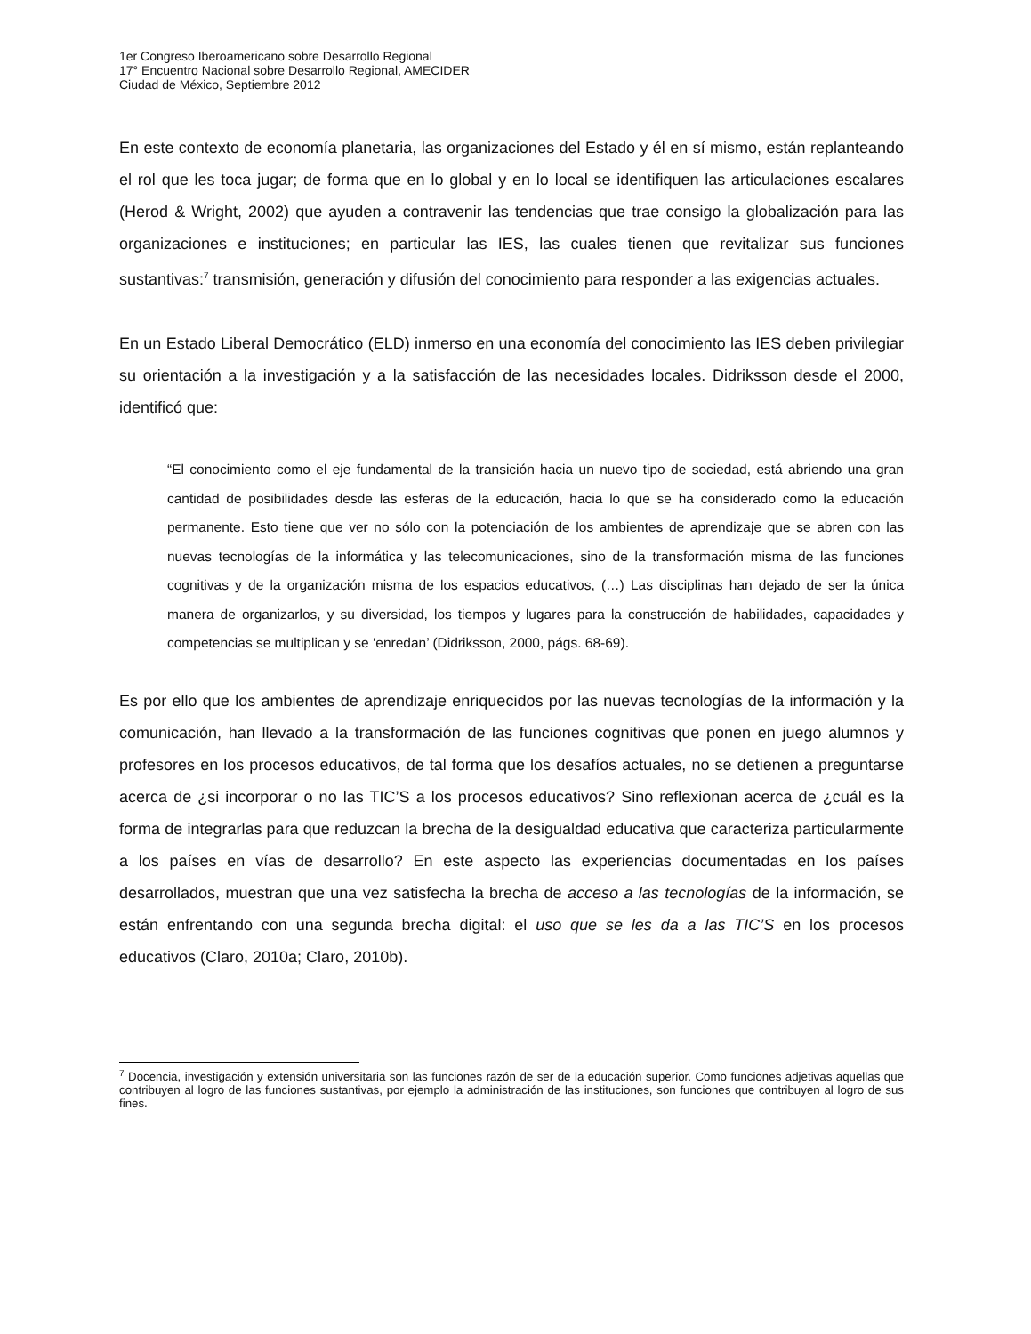1er Congreso Iberoamericano sobre Desarrollo Regional
17° Encuentro Nacional sobre Desarrollo Regional, AMECIDER
Ciudad de México, Septiembre 2012
En este contexto de economía planetaria, las organizaciones del Estado y él en sí mismo, están replanteando el rol que les toca jugar; de forma que en lo global y en lo local se identifiquen las articulaciones escalares (Herod & Wright, 2002) que ayuden a contravenir las tendencias que trae consigo la globalización para las organizaciones e instituciones; en particular las IES, las cuales tienen que revitalizar sus funciones sustantivas:<sup>7</sup> transmisión, generación y difusión del conocimiento para responder a las exigencias actuales.
En un Estado Liberal Democrático (ELD) inmerso en una economía del conocimiento las IES deben privilegiar su orientación a la investigación y a la satisfacción de las necesidades locales. Didriksson desde el 2000, identificó que:
“El conocimiento como el eje fundamental de la transición hacia un nuevo tipo de sociedad, está abriendo una gran cantidad de posibilidades desde las esferas de la educación, hacia lo que se ha considerado como la educación permanente. Esto tiene que ver no sólo con la potenciación de los ambientes de aprendizaje que se abren con las nuevas tecnologías de la informática y las telecomunicaciones, sino de la transformación misma de las funciones cognitivas y de la organización misma de los espacios educativos, (…) Las disciplinas han dejado de ser la única manera de organizarlos, y su diversidad, los tiempos y lugares para la construcción de habilidades, capacidades y competencias se multiplican y se ‘enredan’ (Didriksson, 2000, págs. 68-69).
Es por ello que los ambientes de aprendizaje enriquecidos por las nuevas tecnologías de la información y la comunicación, han llevado a la transformación de las funciones cognitivas que ponen en juego alumnos y profesores en los procesos educativos, de tal forma que los desafíos actuales, no se detienen a preguntarse acerca de ¿si incorporar o no las TIC’S a los procesos educativos? Sino reflexionan acerca de ¿cuál es la forma de integrarlas para que reduzcan la brecha de la desigualdad educativa que caracteriza particularmente a los países en vías de desarrollo? En este aspecto las experiencias documentadas en los países desarrollados, muestran que una vez satisfecha la brecha de acceso a las tecnologías de la información, se están enfrentando con una segunda brecha digital: el uso que se les da a las TIC’S en los procesos educativos (Claro, 2010a; Claro, 2010b).
<sup>7</sup> Docencia, investigación y extensión universitaria son las funciones razón de ser de la educación superior. Como funciones adjetivas aquellas que contribuyen al logro de las funciones sustantivas, por ejemplo la administración de las instituciones, son funciones que contribuyen al logro de sus fines.